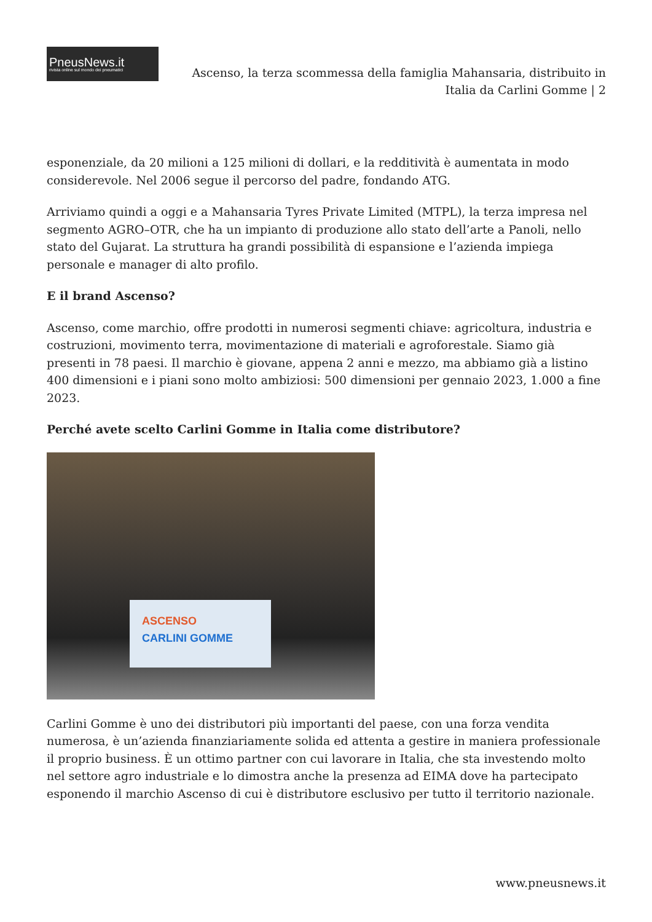PneusNews.it
rivista online sul mondo dei pneumatici
Ascenso, la terza scommessa della famiglia Mahansaria, distribuito in Italia da Carlini Gomme | 2
esponenziale, da 20 milioni a 125 milioni di dollari, e la redditività è aumentata in modo considerevole. Nel 2006 segue il percorso del padre, fondando ATG.
Arriviamo quindi a oggi e a Mahansaria Tyres Private Limited (MTPL), la terza impresa nel segmento AGRO–OTR, che ha un impianto di produzione allo stato dell’arte a Panoli, nello stato del Gujarat. La struttura ha grandi possibilità di espansione e l’azienda impiega personale e manager di alto profilo.
E il brand Ascenso?
Ascenso, come marchio, offre prodotti in numerosi segmenti chiave: agricoltura, industria e costruzioni, movimento terra, movimentazione di materiali e agroforestale. Siamo già presenti in 78 paesi. Il marchio è giovane, appena 2 anni e mezzo, ma abbiamo già a listino 400 dimensioni e i piani sono molto ambiziosi: 500 dimensioni per gennaio 2023, 1.000 a fine 2023.
Perché avete scelto Carlini Gomme in Italia come distributore?
ASCENSO
CARLINI GOMME
Carlini Gomme è uno dei distributori più importanti del paese, con una forza vendita numerosa, è un’azienda finanziariamente solida ed attenta a gestire in maniera professionale il proprio business. È un ottimo partner con cui lavorare in Italia, che sta investendo molto nel settore agro industriale e lo dimostra anche la presenza ad EIMA dove ha partecipato esponendo il marchio Ascenso di cui è distributore esclusivo per tutto il territorio nazionale.
www.pneusnews.it